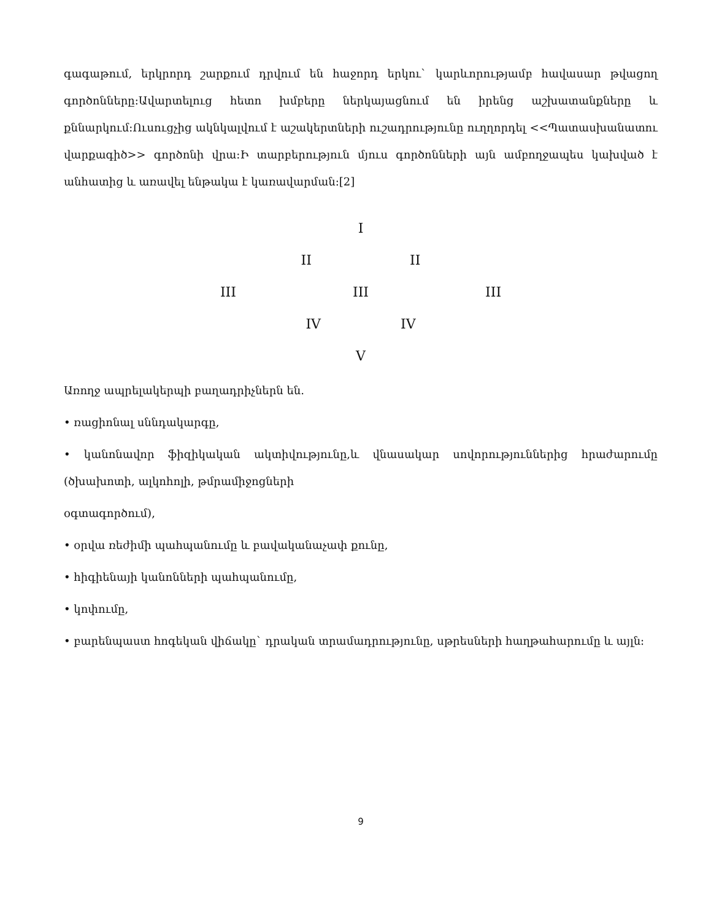գագաթում, երկրորդ շարքում դրվում են հաջորդ երկու` կարևորությամբ հավասար թվացող գործոնները։Ավարտելուց հետո խմբերը ներկայացնում են իրենց աշխատանքները և քննարկում։Ուսուցչից ակնկալվում է աշակերտների ուշադրությունը ուղղորդել <<Պատասխանատու վարքագիծ>> գործոնի վրա։Ի տարբերություն մյուս գործոնների այն ամբողջապես կախված է անհատից և առավել ենթակա է կառավարման։[2]
I
II II
III III III
IV IV
V
Առողջ ապրելակերպի բաղադրիչներն են.
• ռացիոնալ սննդակարգը,
• կանոնավոր ֆիզիկական ակտիվությունը,և վնասակար սովորություններից հրաժարումը (ծխախոտի, ալկոհոլի, թմրամիջոցների
օգտագործում),
• օրվա ռեժիմի պահպանումը և բավականաչափ քունը,
• հիգիենայի կանոնների պահպանումը,
• կոփումը,
• բարենպաստ հոգեկան վիճակը` դրական տրամադրությունը, սթրեսների հաղթահարումը և այլն։
9